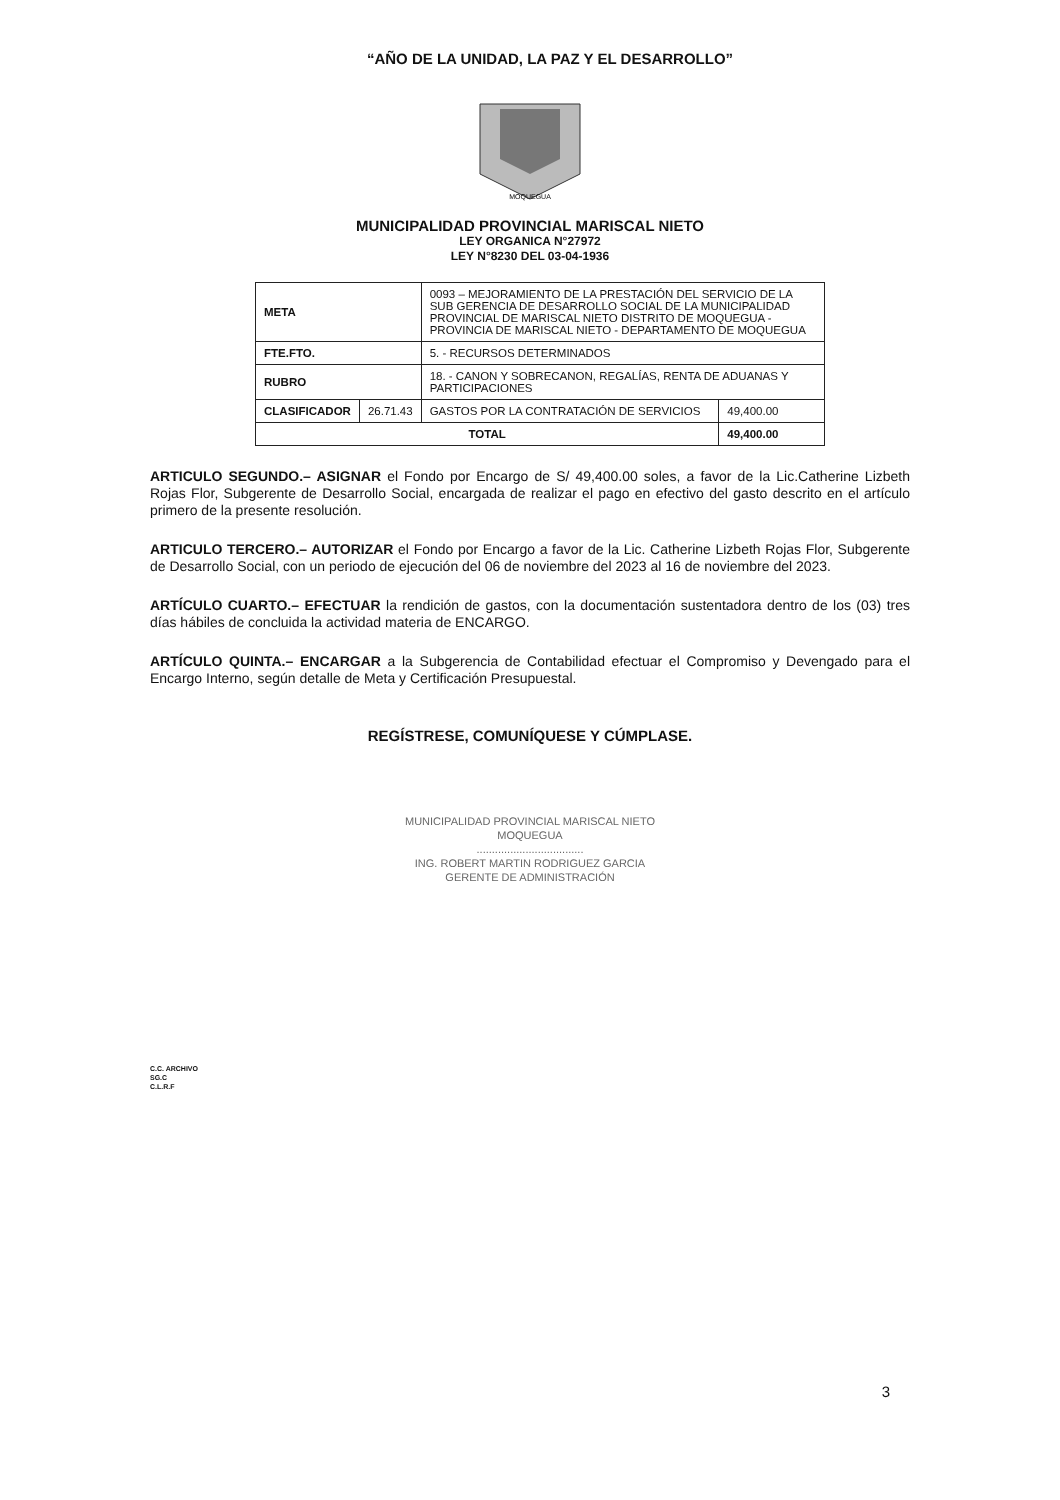“AÑO DE LA UNIDAD, LA PAZ Y EL DESARROLLO”
MOQUEGUA
MUNICIPALIDAD PROVINCIAL MARISCAL NIETO
LEY ORGANICA N°27972
LEY N°8230 DEL 03-04-1936
| META | | 0093 – MEJORAMIENTO DE LA PRESTACIÓN DEL SERVICIO DE LA SUB GERENCIA DE DESARROLLO SOCIAL DE LA MUNICIPALIDAD PROVINCIAL DE MARISCAL NIETO DISTRITO DE MOQUEGUA - PROVINCIA DE MARISCAL NIETO - DEPARTAMENTO DE MOQUEGUA | |
| FTE.FTO. | | 5. - RECURSOS DETERMINADOS | |
| RUBRO | | 18. - CANON Y SOBRECANON, REGALÍAS, RENTA DE ADUANAS Y PARTICIPACIONES | |
| CLASIFICADOR | 26.71.43 | GASTOS POR LA CONTRATACIÓN DE SERVICIOS | 49,400.00 |
| TOTAL | | | 49,400.00 |
ARTICULO SEGUNDO.– ASIGNAR el Fondo por Encargo de S/ 49,400.00 soles, a favor de la Lic.Catherine Lizbeth Rojas Flor, Subgerente de Desarrollo Social, encargada de realizar el pago en efectivo del gasto descrito en el artículo primero de la presente resolución.
ARTICULO TERCERO.– AUTORIZAR el Fondo por Encargo a favor de la Lic. Catherine Lizbeth Rojas Flor, Subgerente de Desarrollo Social, con un periodo de ejecución del 06 de noviembre del 2023 al 16 de noviembre del 2023.
ARTÍCULO CUARTO.– EFECTUAR la rendición de gastos, con la documentación sustentadora dentro de los (03) tres días hábiles de concluida la actividad materia de ENCARGO.
ARTÍCULO QUINTA.– ENCARGAR a la Subgerencia de Contabilidad efectuar el Compromiso y Devengado para el Encargo Interno, según detalle de Meta y Certificación Presupuestal.
REGÍSTRESE, COMUNÍQUESE Y CÚMPLASE.
MUNICIPALIDAD PROVINCIAL MARISCAL NIETO
MOQUEGUA
...................................
ING. ROBERT MARTIN RODRIGUEZ GARCIA
GERENTE DE ADMINISTRACIÓN
C.C. ARCHIVO
SG.C
C.L.R.F
3